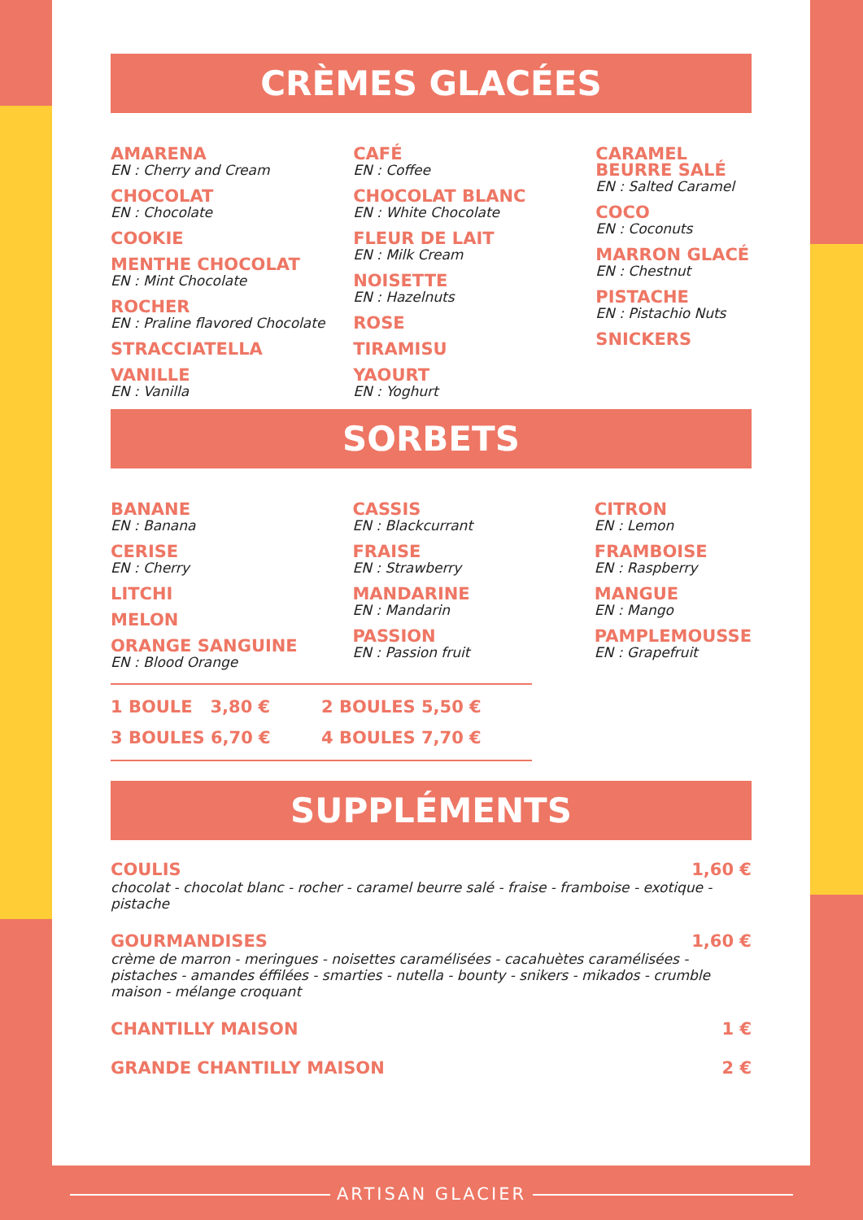CRÈMES GLACÉES
AMARENA
EN : Cherry and Cream
CHOCOLAT
EN : Chocolate
COOKIE
MENTHE CHOCOLAT
EN : Mint Chocolate
ROCHER
EN : Praline flavored Chocolate
STRACCIATELLA
VANILLE
EN : Vanilla
CAFÉ
EN : Coffee
CHOCOLAT BLANC
EN : White Chocolate
FLEUR DE LAIT
EN : Milk Cream
NOISETTE
EN : Hazelnuts
ROSE
TIRAMISU
YAOURT
EN : Yoghurt
CARAMEL BEURRE SALÉ
EN : Salted Caramel
COCO
EN : Coconuts
MARRON GLACÉ
EN : Chestnut
PISTACHE
EN : Pistachio Nuts
SNICKERS
SORBETS
BANANE
EN : Banana
CERISE
EN : Cherry
LITCHI
MELON
ORANGE SANGUINE
EN : Blood Orange
CASSIS
EN : Blackcurrant
FRAISE
EN : Strawberry
MANDARINE
EN : Mandarin
PASSION
EN : Passion fruit
CITRON
EN : Lemon
FRAMBOISE
EN : Raspberry
MANGUE
EN : Mango
PAMPLEMOUSSE
EN : Grapefruit
1 BOULE 3,80 €
3 BOULES 6,70 €
2 BOULES 5,50 €
4 BOULES 7,70 €
SUPPLÉMENTS
COULIS 1,60 €
chocolat - chocolat blanc - rocher - caramel beurre salé - fraise - framboise - exotique - pistache
GOURMANDISES 1,60 €
crème de marron - meringues - noisettes caramélisées - cacahuètes caramélisées - pistaches - amandes éffilées - smarties - nutella - bounty - snikers - mikados - crumble maison - mélange croquant
CHANTILLY MAISON 1 €
GRANDE CHANTILLY MAISON 2 €
ARTISAN GLACIER